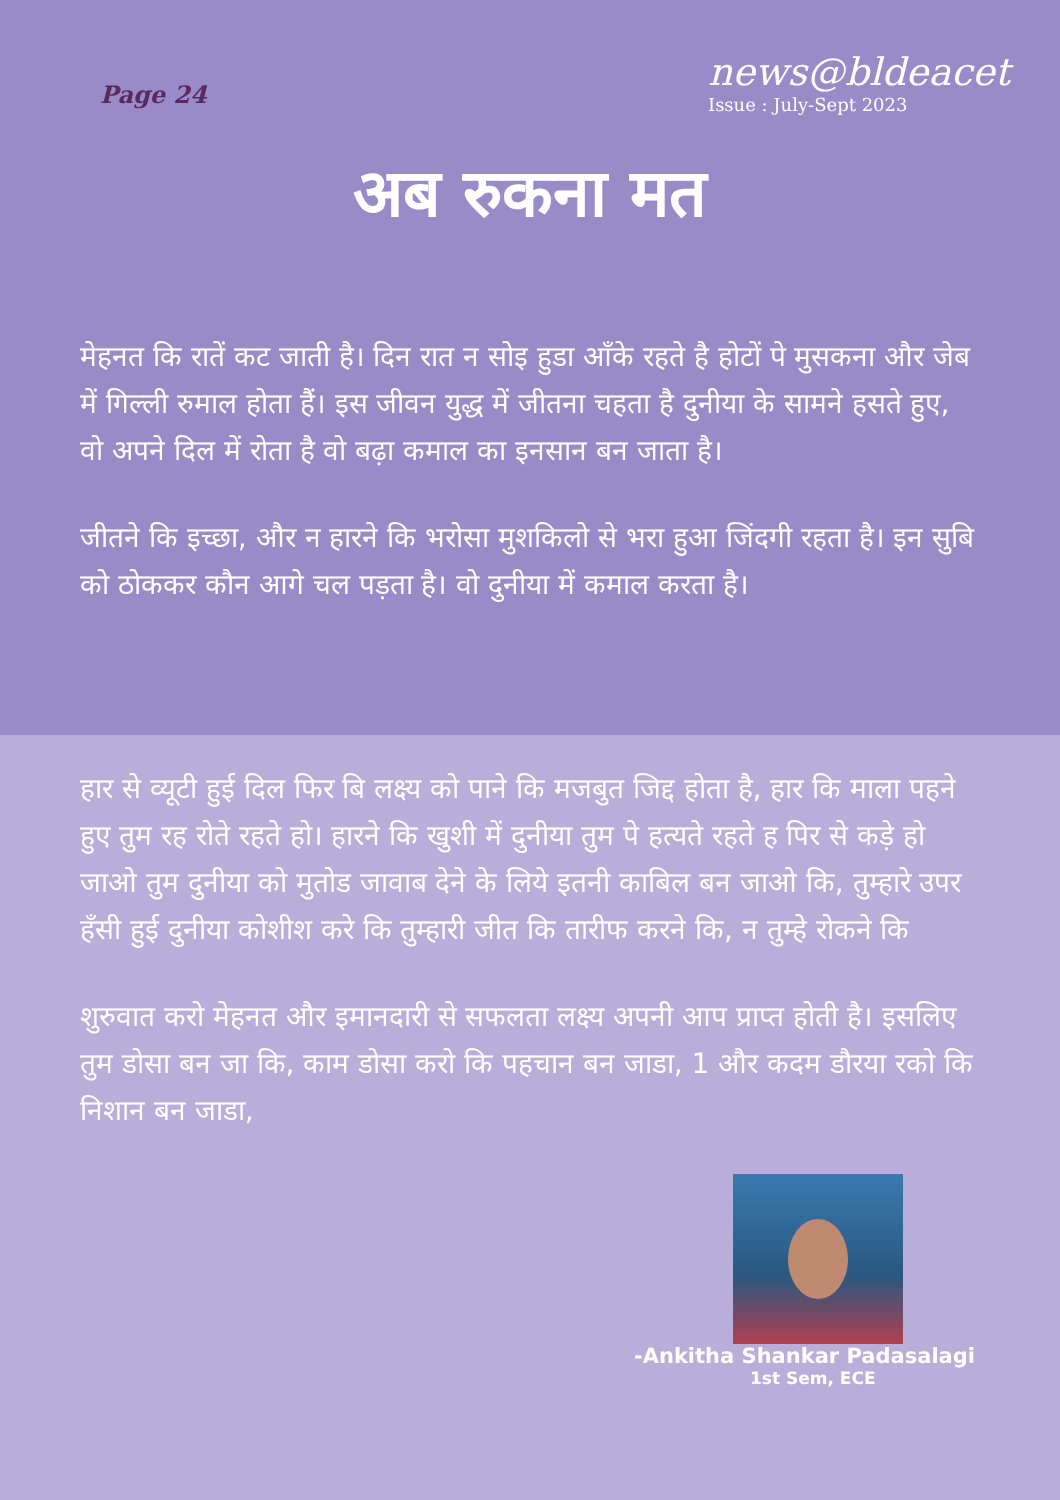Page 24
news@bldeacet
Issue : July-Sept 2023
अब रुकना मत
मेहनत कि रातें कट जाती है। दिन रात न सोइ हुडा आँके रहते है होटों पे मुसकना और जेब में गिल्ली रुमाल होता हैं। इस जीवन युद्ध में जीतना चहता है दुनीया के सामने हसते हुए, वो अपने दिल में रोता है वो बढ़ा कमाल का इनसान बन जाता है।
जीतने कि इच्छा, और न हारने कि भरोसा मुशकिलो से भरा हुआ जिंदगी रहता है। इन सुबि को ठोककर कौन आगे चल पड़ता है। वो दुनीया में कमाल करता है।
हार से व्यूटी हुई दिल फिर बि लक्ष्य को पाने कि मजबुत जिद्द होता है, हार कि माला पहने हुए तुम रह रोते रहते हो। हारने कि खुशी में दुनीया तुम पे हत्यते रहते ह पिर से कड़े हो जाओ तुम दुनीया को मुतोड जावाब देने के लिये इतनी काबिल बन जाओ कि, तुम्हारे उपर हँसी हुई दुनीया कोशीश करे कि तुम्हारी जीत कि तारीफ करने कि, न तुम्हे रोकने कि
शुरुवात करो मेहनत और इमानदारी से सफलता लक्ष्य अपनी आप प्राप्त होती है। इसलिए तुम डोसा बन जा कि, काम डोसा करो कि पहचान बन जाडा, 1 और कदम डौरया रको कि निशान बन जाडा,
-Ankitha Shankar Padasalagi
1st Sem, ECE